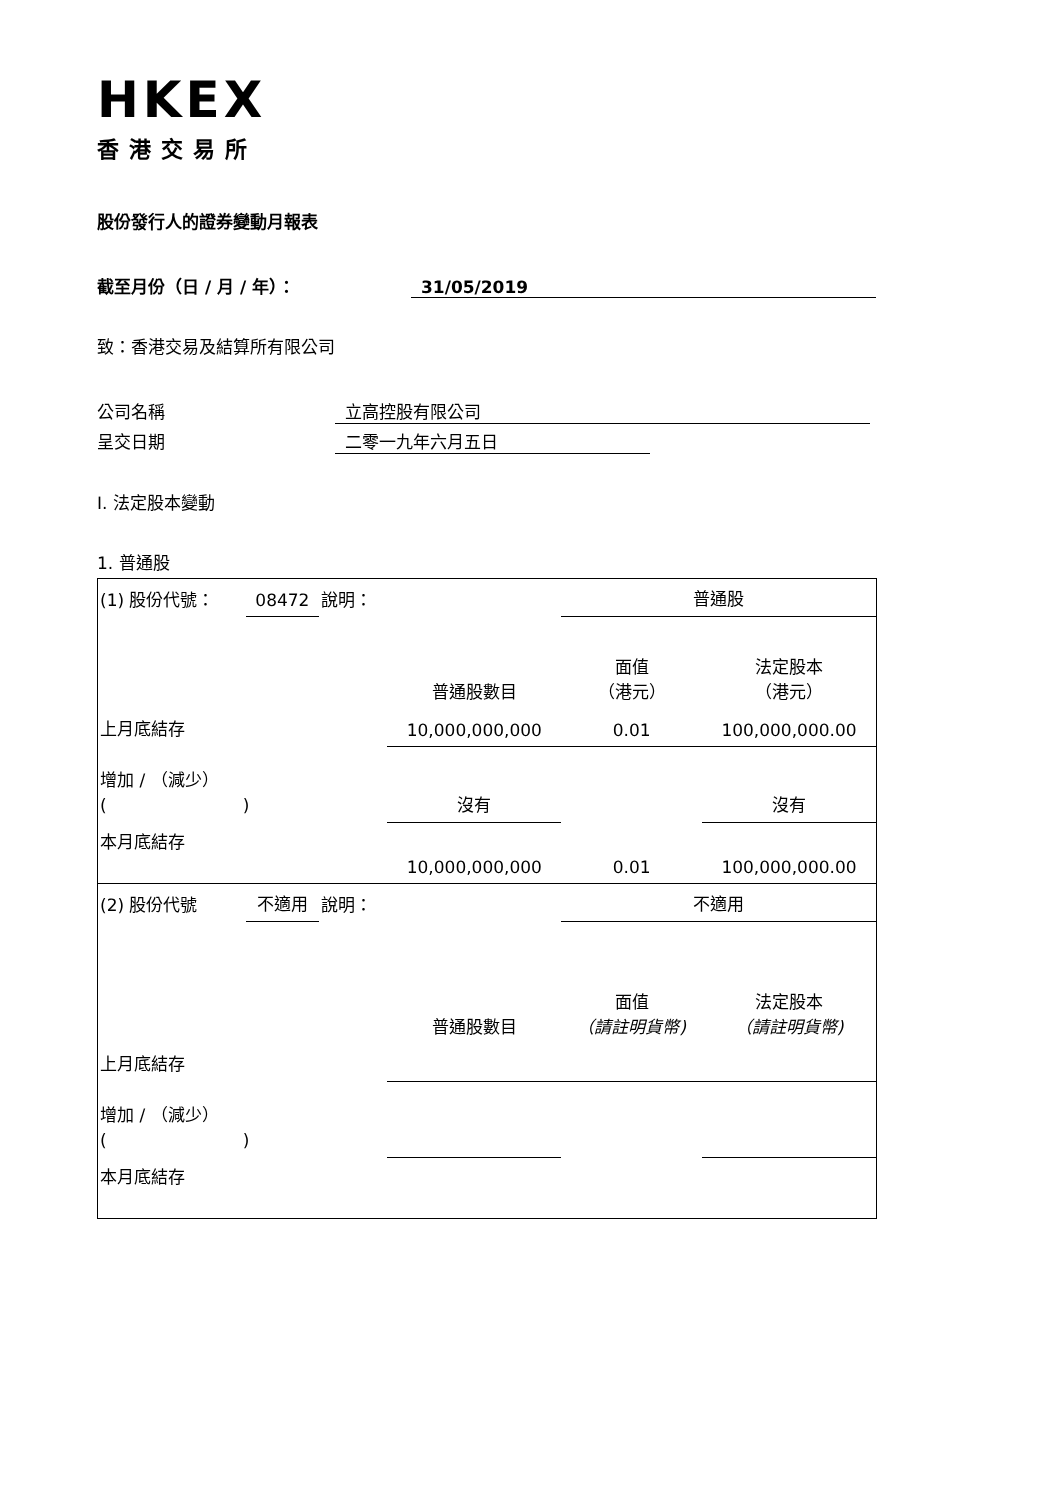HKEX
香港交易所
股份發行人的證券變動月報表
截至月份（日 / 月 / 年）： 31/05/2019
致：香港交易及結算所有限公司
公司名稱 立高控股有限公司
呈交日期 二零一九年六月五日
I. 法定股本變動
1. 普通股
| (1) 股份代號： | 08472 | 說明： | | 普通股 | |
| | | | 普通股數目 | 面值 （港元） | 法定股本 （港元） |
| 上月底結存 | | | 10,000,000,000 | 0.01 | 100,000,000.00 |
| 增加 / （減少） ( ) | | | 沒有 | | 沒有 |
| 本月底結存 | | | 10,000,000,000 | 0.01 | 100,000,000.00 |
| (2) 股份代號 | 不適用 | 說明： | | 不適用 | |
| | | | 普通股數目 | 面值 （請註明貨幣) | 法定股本 （請註明貨幣) |
| 上月底結存 | | | | | |
| 增加 / （減少） ( ) | | | | | |
| 本月底結存 | | | | | |